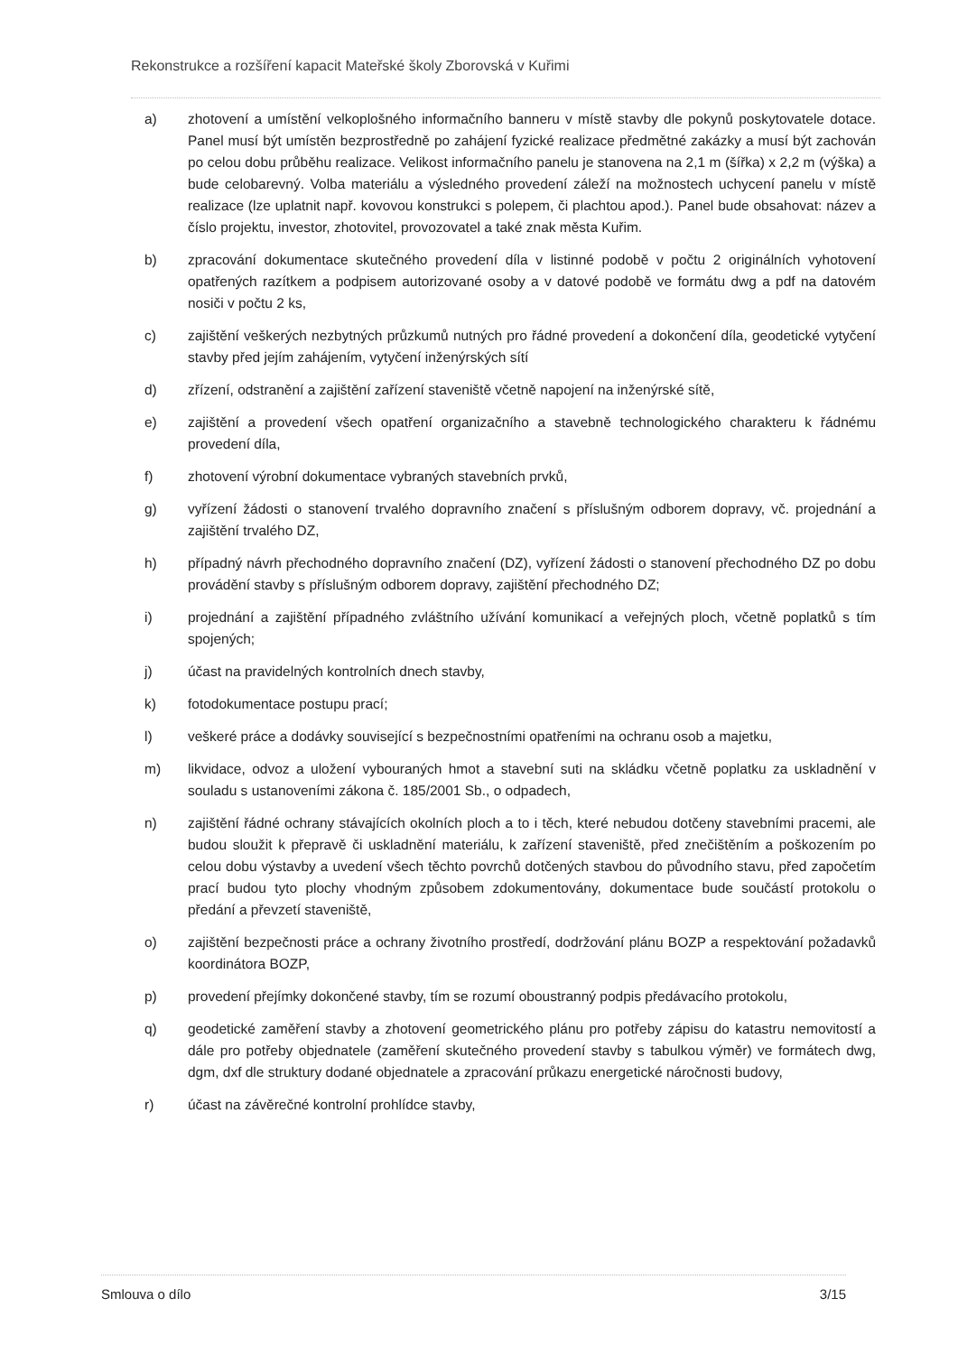Rekonstrukce a rozšíření kapacit Mateřské školy Zborovská v Kuřimi
a) zhotovení a umístění velkoplošného informačního banneru v místě stavby dle pokynů poskytovatele dotace. Panel musí být umístěn bezprostředně po zahájení fyzické realizace předmětné zakázky a musí být zachován po celou dobu průběhu realizace. Velikost informačního panelu je stanovena na 2,1 m (šířka) x 2,2 m (výška) a bude celobarevný. Volba materiálu a výsledného provedení záleží na možnostech uchycení panelu v místě realizace (lze uplatnit např. kovovou konstrukci s polepem, či plachtou apod.). Panel bude obsahovat: název a číslo projektu, investor, zhotovitel, provozovatel a také znak města Kuřim.
b) zpracování dokumentace skutečného provedení díla v listinné podobě v počtu 2 originálních vyhotovení opatřených razítkem a podpisem autorizované osoby a v datové podobě ve formátu dwg a pdf na datovém nosiči v počtu 2 ks,
c) zajištění veškerých nezbytných průzkumů nutných pro řádné provedení a dokončení díla, geodetické vytyčení stavby před jejím zahájením, vytyčení inženýrských sítí
d) zřízení, odstranění a zajištění zařízení staveniště včetně napojení na inženýrské sítě,
e) zajištění a provedení všech opatření organizačního a stavebně technologického charakteru k řádnému provedení díla,
f) zhotovení výrobní dokumentace vybraných stavebních prvků,
g) vyřízení žádosti o stanovení trvalého dopravního značení s příslušným odborem dopravy, vč. projednání a zajištění trvalého DZ,
h) případný návrh přechodného dopravního značení (DZ), vyřízení žádosti o stanovení přechodného DZ po dobu provádění stavby s příslušným odborem dopravy, zajištění přechodného DZ;
i) projednání a zajištění případného zvláštního užívání komunikací a veřejných ploch, včetně poplatků s tím spojených;
j) účast na pravidelných kontrolních dnech stavby,
k) fotodokumentace postupu prací;
l) veškeré práce a dodávky související s bezpečnostními opatřeními na ochranu osob a majetku,
m) likvidace, odvoz a uložení vybouraných hmot a stavební suti na skládku včetně poplatku za uskladnění v souladu s ustanoveními zákona č. 185/2001 Sb., o odpadech,
n) zajištění řádné ochrany stávajících okolních ploch a to i těch, které nebudou dotčeny stavebními pracemi, ale budou sloužit k přepravě či uskladnění materiálu, k zařízení staveniště, před znečištěním a poškozením po celou dobu výstavby a uvedení všech těchto povrchů dotčených stavbou do původního stavu, před započetím prací budou tyto plochy vhodným způsobem zdokumentovány, dokumentace bude součástí protokolu o předání a převzetí staveniště,
o) zajištění bezpečnosti práce a ochrany životního prostředí, dodržování plánu BOZP a respektování požadavků koordinátora BOZP,
p) provedení přejímky dokončené stavby, tím se rozumí oboustranný podpis předávacího protokolu,
q) geodetické zaměření stavby a zhotovení geometrického plánu pro potřeby zápisu do katastru nemovitostí a dále pro potřeby objednatele (zaměření skutečného provedení stavby s tabulkou výměr) ve formátech dwg, dgm, dxf dle struktury dodané objednatele a zpracování průkazu energetické náročnosti budovy,
r) účast na závěrečné kontrolní prohlídce stavby,
Smlouva o dílo 3/15